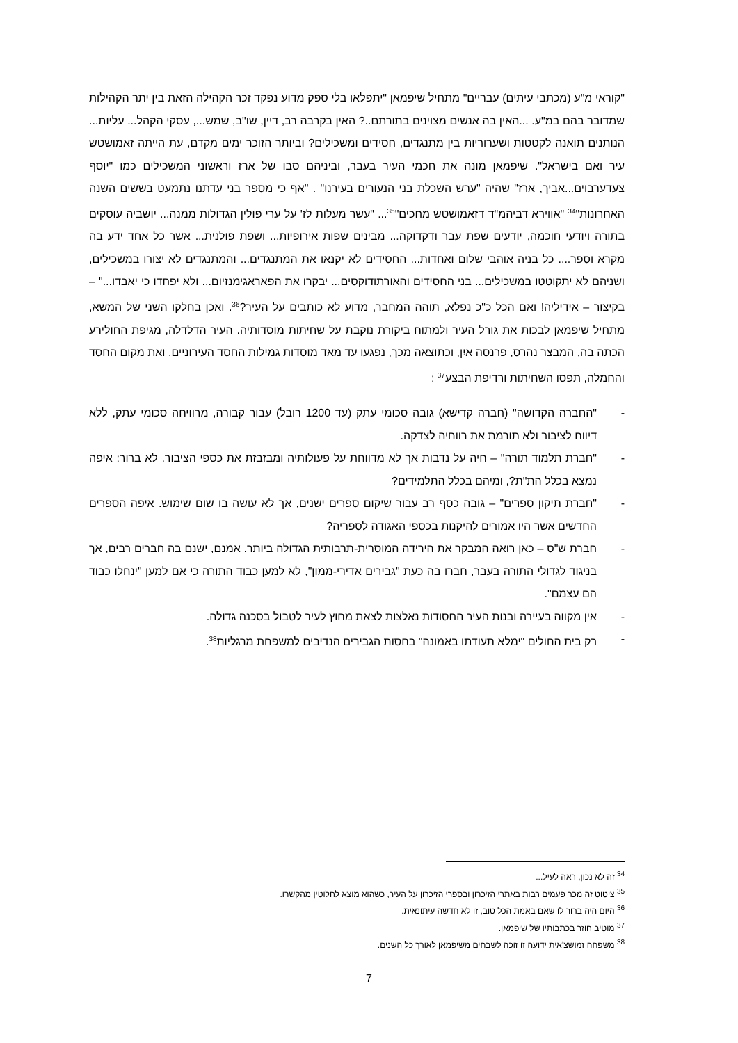"קוראי מ"ע (מכתבי עיתים) עבריים" מתחיל שיפמאן "יתפלאו בלי ספק מדוע נפקד זכר הקהילה הזאת בין יתר הקהילות שמדובר בהם במ"ע. ...האין בה אנשים מצוינים בתורתם..? האין בקרבה רב, דיין, שו"ב, שמש..., עסקי הקהל... עליות... הנותנים תואנה לקטטות ושערוריות בין מתנגדים, חסידים ומשכילים? וביותר הזוכר ימים מקדם, עת הייתה זאמושטש עיר ואם בישראל". שיפמאן מונה את חכמי העיר בעבר, וביניהם סבו של ארז וראשוני המשכילים כמו "יוסף צעדערבוים...אביך, ארז" שהיה "ערש השכלת בני הנעורים בעירנו" . "אף כי מספר בני עדתנו נתמעט בששים השנה האחרונות"<sup>34</sup> "אווירא דביהמ"ד דזאמושטש מחכים"<sup>35</sup>... "עשר מעלות לז' על ערי פולין הגדולות ממנה... יושביה עוסקים בתורה ויודעי חוכמה, יודעים שפת עבר ודקדוקה... מבינים שפות אירופיות... ושפת פולנית... אשר כל אחד ידע בה מקרא וספר.... כל בניה אוהבי שלום ואחדות... החסידים לא יקנאו את המתנגדים... והמתנגדים לא יצורו במשכילים, ושניהם לא יתקוטטו במשכילים... בני החסידים והאורתודוקסים... יבקרו את הפאראגימנזיום... ולא יפחדו כי יאבדו..." – בקיצור – אידיליה! ואם הכל כ"כ נפלא, תוהה המחבר, מדוע לא כותבים על העיר?<sup>36</sup>. ואכן בחלקו השני של המשא, מתחיל שיפמאן לבכות את גורל העיר ולמתוח ביקורת נוקבת על שחיתות מוסדותיה. העיר הדלדלה, מגיפת החולירע הכתה בה, המבצר נהרס, פרנסה אַיִן, וכתוצאה מכך, נפגעו עד מאד מוסדות גמילות החסד העירוניים, ואת מקום החסד והחמלה, תפסו השחיתות ורדיפת הבצע<sup>37</sup> :
- "החברה הקדושה" (חברה קדישא) גובה סכומי עתק (עד 1200 רובל) עבור קבורה, מרוויחה סכומי עתק, ללא דיווח לציבור ולא תורמת את רווחיה לצדקה.
- "חברת תלמוד תורה" – חיה על נדבות אך לא מדווחת על פעולותיה ומבזבזת את כספי הציבור. לא ברור: איפה נמצא בכלל הת"ת?, ומיהם בכלל התלמידים?
- "חברת תיקון ספרים" – גובה כסף רב עבור שיקום ספרים ישנים, אך לא עושה בו שום שימוש. איפה הספרים החדשים אשר היו אמורים להיקנות בכספי האגודה לספריה?
- חברת ש"ס – כאן רואה המבקר את הירידה המוסרית-תרבותית הגדולה ביותר. אמנם, ישנם בה חברים רבים, אך בניגוד לגדולי התורה בעבר, חברו בה כעת "גבירים אדירי-ממון", לא למען כבוד התורה כי אם למען "ינחלו כבוד הם עצמם".
- אין מקווה בעיירה ובנות העיר החסודות נאלצות לצאת מחוץ לעיר לטבול בסכנה גדולה.
- רק בית החולים "ימלא תעודתו באמונה" בחסות הגבירים הנדיבים למשפחת מרגליות<sup>38</sup>.
<sup>34</sup> זה לא נכון, ראה לעיל...
<sup>35</sup> ציטוט זה נזכר פעמים רבות באתרי הזיכרון ובספרי הזיכרון על העיר, כשהוא מוצא לחלוטין מהקשרו.
<sup>36</sup> היום היה ברור לו שאם באמת הכל טוב, זו לא חדשה עיתונאית.
<sup>37</sup> מוטיב חוזר בכתבותיו של שיפמאן.
<sup>38</sup> משפחה זמושצ'אית ידועה זו זוכה לשבחים משיפמאן לאורך כל השנים.
7